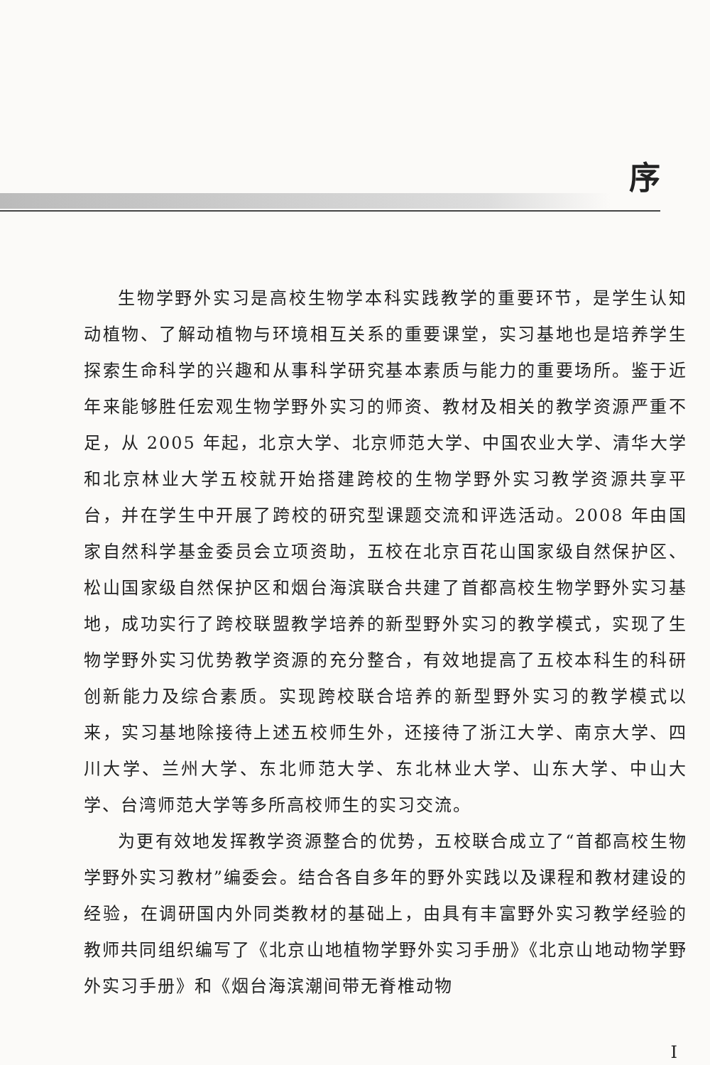序
生物学野外实习是高校生物学本科实践教学的重要环节，是学生认知动植物、了解动植物与环境相互关系的重要课堂，实习基地也是培养学生探索生命科学的兴趣和从事科学研究基本素质与能力的重要场所。鉴于近年来能够胜任宏观生物学野外实习的师资、教材及相关的教学资源严重不足，从 2005 年起，北京大学、北京师范大学、中国农业大学、清华大学和北京林业大学五校就开始搭建跨校的生物学野外实习教学资源共享平台，并在学生中开展了跨校的研究型课题交流和评选活动。2008 年由国家自然科学基金委员会立项资助，五校在北京百花山国家级自然保护区、松山国家级自然保护区和烟台海滨联合共建了首都高校生物学野外实习基地，成功实行了跨校联盟教学培养的新型野外实习的教学模式，实现了生物学野外实习优势教学资源的充分整合，有效地提高了五校本科生的科研创新能力及综合素质。实现跨校联合培养的新型野外实习的教学模式以来，实习基地除接待上述五校师生外，还接待了浙江大学、南京大学、四川大学、兰州大学、东北师范大学、东北林业大学、山东大学、中山大学、台湾师范大学等多所高校师生的实习交流。
为更有效地发挥教学资源整合的优势，五校联合成立了“首都高校生物学野外实习教材”编委会。结合各自多年的野外实践以及课程和教材建设的经验，在调研国内外同类教材的基础上，由具有丰富野外实习教学经验的教师共同组织编写了《北京山地植物学野外实习手册》《北京山地动物学野外实习手册》和《烟台海滨潮间带无脊椎动物
I